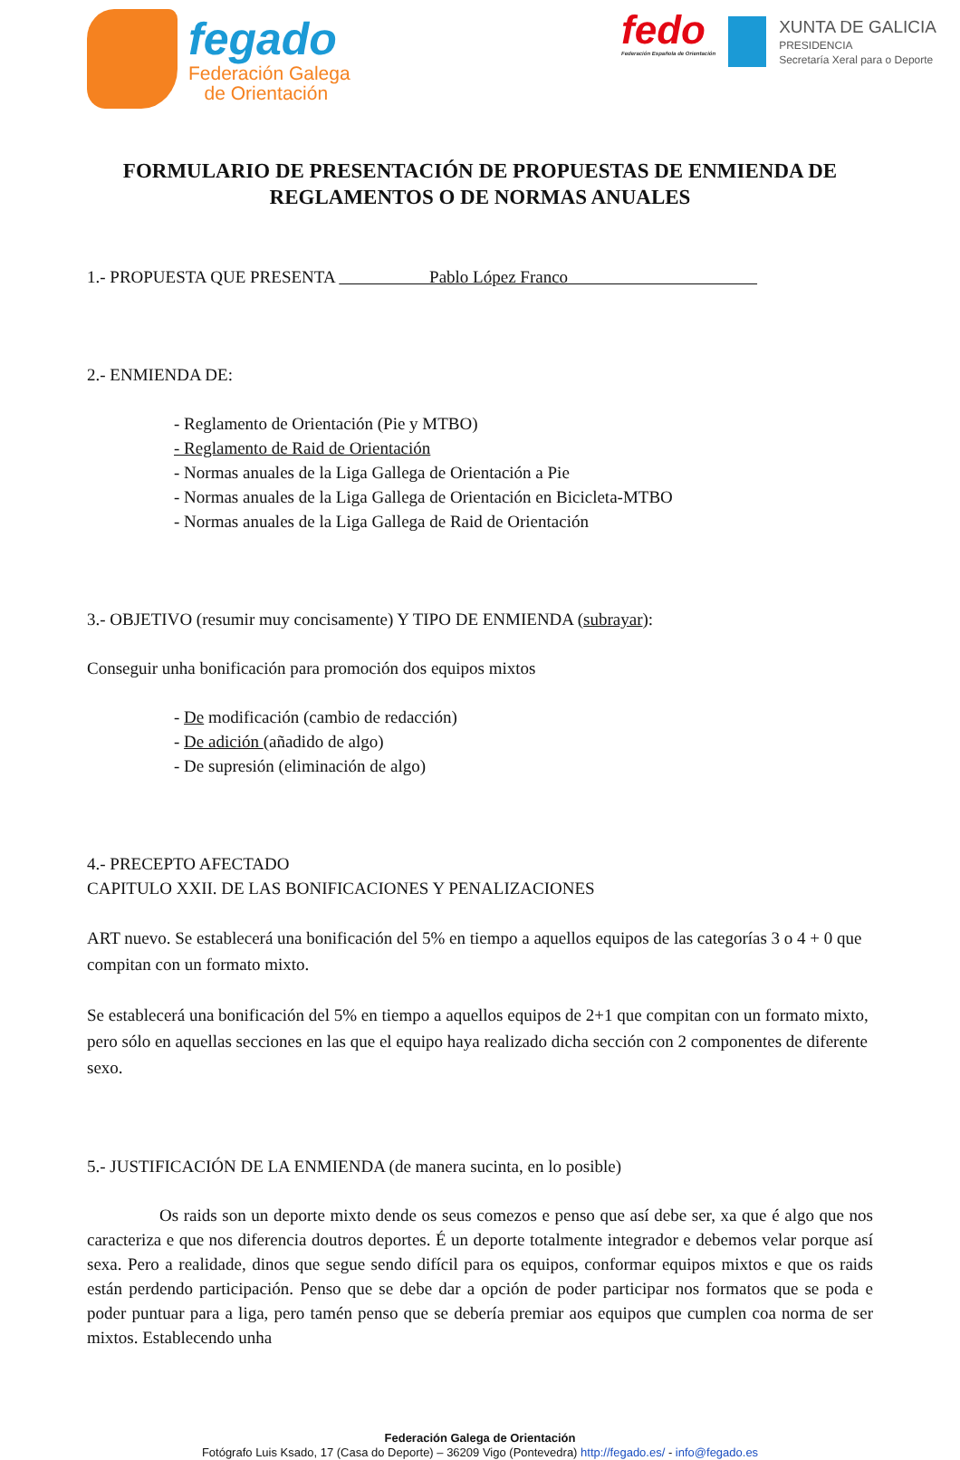fegado
Federación Galega
de Orientación
fedo
Federación Española de Orientación
XUNTA DE GALICIA
PRESIDENCIA
Secretaría Xeral para o Deporte
FORMULARIO DE PRESENTACIÓN DE PROPUESTAS DE ENMIENDA DE
REGLAMENTOS O DE NORMAS ANUALES
1.- PROPUESTA QUE PRESENTA Pablo López Franco
2.- ENMIENDA DE:
- Reglamento de Orientación (Pie y MTBO)
- Reglamento de Raid de Orientación
- Normas anuales de la Liga Gallega de Orientación a Pie
- Normas anuales de la Liga Gallega de Orientación en Bicicleta-MTBO
- Normas anuales de la Liga Gallega de Raid de Orientación
3.- OBJETIVO (resumir muy concisamente) Y TIPO DE ENMIENDA (subrayar):
Conseguir unha bonificación para promoción dos equipos mixtos
- De modificación (cambio de redacción)
- De adición (añadido de algo)
- De supresión (eliminación de algo)
4.- PRECEPTO AFECTADO
CAPITULO XXII. DE LAS BONIFICACIONES Y PENALIZACIONES
ART nuevo. Se establecerá una bonificación del 5% en tiempo a aquellos equipos de las categorías 3 o 4 + 0 que compitan con un formato mixto.
Se establecerá una bonificación del 5% en tiempo a aquellos equipos de 2+1 que compitan con un formato mixto, pero sólo en aquellas secciones en las que el equipo haya realizado dicha sección con 2 componentes de diferente sexo.
5.- JUSTIFICACIÓN DE LA ENMIENDA (de manera sucinta, en lo posible)
Os raids son un deporte mixto dende os seus comezos e penso que así debe ser, xa que é algo que nos caracteriza e que nos diferencia doutros deportes. É un deporte totalmente integrador e debemos velar porque así sexa. Pero a realidade, dinos que segue sendo difícil para os equipos, conformar equipos mixtos e que os raids están perdendo participación. Penso que se debe dar a opción de poder participar nos formatos que se poda e poder puntuar para a liga, pero tamén penso que se debería premiar aos equipos que cumplen coa norma de ser mixtos. Establecendo unha
Federación Galega de Orientación
Fotógrafo Luis Ksado, 17 (Casa do Deporte) – 36209 Vigo (Pontevedra) http://fegado.es/ - info@fegado.es